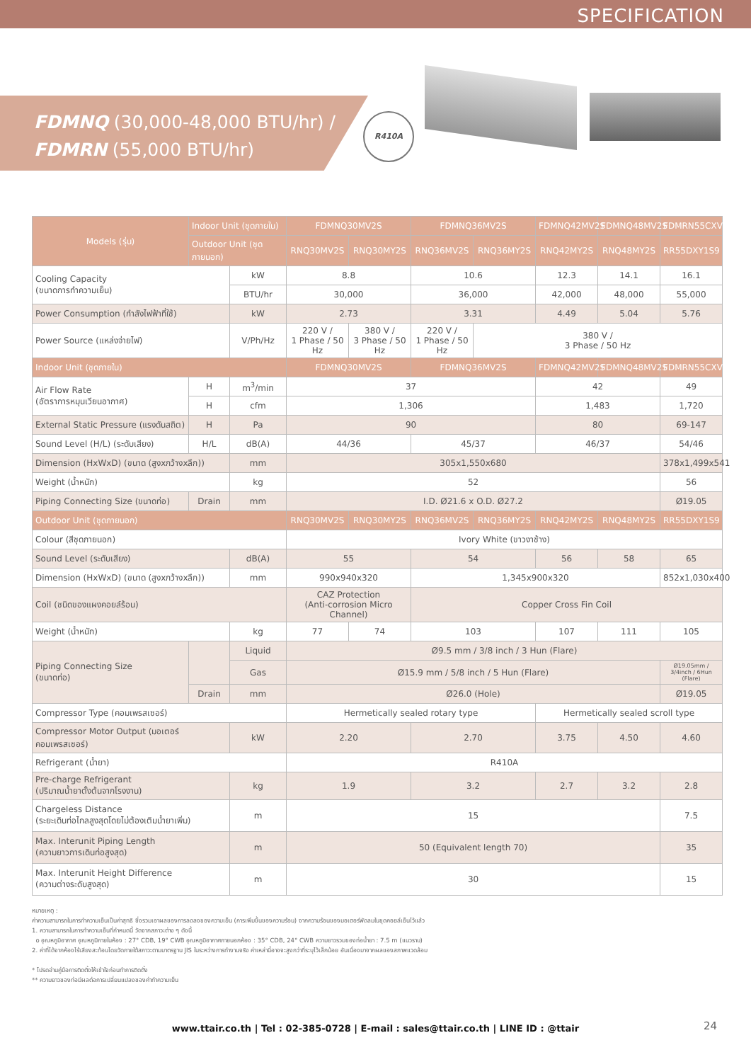SPECIFICATION
FDMNQ (30,000-48,000 BTU/hr) /
FDMRN (55,000 BTU/hr)
R410A
| Models (รุ่น) | Indoor Unit (ชุดภายใน) | | FDMNQ30MV2S | | FDMNQ36MV2S | | FDMNQ42MV2S | FDMNQ48MV2S | FDMRN55CXV1S9 |
| --- | --- | --- | --- | --- | --- | --- | --- | --- | --- |
| | Outdoor Unit (ชุดภายนอก) | | RNQ30MV2S | RNQ30MY2S | RNQ36MV2S | RNQ36MY2S | RNQ42MY2S | RNQ48MY2S | RR55DXY1S9 |
| Cooling Capacity (ขนาดการทำความเย็น) | | kW | 8.8 | | 10.6 | | 12.3 | 14.1 | 16.1 |
| | | BTU/hr | 30,000 | | 36,000 | | 42,000 | 48,000 | 55,000 |
| Power Consumption (กำลังไฟฟ้าที่ใช้) | | kW | 2.73 | | 3.31 | | 4.49 | 5.04 | 5.76 |
| Power Source (แหล่งจ่ายไฟ) | | V/Ph/Hz | 220 V / 1 Phase / 50 Hz | 380 V / 3 Phase / 50 Hz | 220 V / 1 Phase / 50 Hz | 380 V / 3 Phase / 50 Hz | | | |
| Indoor Unit (ชุดภายใน) | | | FDMNQ30MV2S | | FDMNQ36MV2S | | FDMNQ42MV2S | FDMNQ48MV2S | FDMRN55CXV1S9 |
| Air Flow Rate (อัตราการหมุนเวียนอากาศ) | H | m<sup>3</sup>/min | 37 | | | | 42 | | 49 |
| | H | cfm | 1,306 | | | | 1,483 | | 1,720 |
| External Static Pressure (แรงดันสถิต) | H | Pa | 90 | | | | 80 | | 69-147 |
| Sound Level (H/L) (ระดับเสียง) | H/L | dB(A) | 44/36 | | 45/37 | | 46/37 | | 54/46 |
| Dimension (HxWxD) (ขนาด (สูงxกว้างxลึก)) | | mm | 305x1,550x680 | | | | | | 378x1,499x541 |
| Weight (น้ำหนัก) | | kg | 52 | | | | | | 56 |
| Piping Connecting Size (ขนาดท่อ) | Drain | mm | I.D. Ø21.6 x O.D. Ø27.2 | | | | | | Ø19.05 |
| Outdoor Unit (ชุดภายนอก) | | | RNQ30MV2S | RNQ30MY2S | RNQ36MV2S | RNQ36MY2S | RNQ42MY2S | RNQ48MY2S | RR55DXY1S9 |
| Colour (สีชุดภายนอก) | | | Ivory White (ขาวงาช้าง) | | | | | | |
| Sound Level (ระดับเสียง) | | dB(A) | 55 | | 54 | | 56 | 58 | 65 |
| Dimension (HxWxD) (ขนาด (สูงxกว้างxลึก)) | | mm | 990x940x320 | | 1,345x900x320 | | | | 852x1,030x400 |
| Coil (ชนิดของแผงคอยล์ร้อน) | | | CAZ Protection (Anti-corrosion Micro Channel) | | Copper Cross Fin Coil | | | | |
| Weight (น้ำหนัก) | | kg | 77 | 74 | 103 | | 107 | 111 | 105 |
| Piping Connecting Size (ขนาดท่อ) | | Liquid | Ø9.5 mm / 3/8 inch / 3 Hun (Flare) | | | | | | |
| | | Gas | Ø15.9 mm / 5/8 inch / 5 Hun (Flare) | | | | | | Ø19.05mm / 3/4inch / 6Hun (Flare) |
| | Drain | mm | Ø26.0 (Hole) | | | | | | Ø19.05 |
| Compressor Type (คอมเพรสเซอร์) | | | Hermetically sealed rotary type | | | | Hermetically sealed scroll type | | |
| Compressor Motor Output (มอเตอร์คอมเพรสเซอร์) | | kW | 2.20 | | 2.70 | | 3.75 | 4.50 | 4.60 |
| Refrigerant (น้ำยา) | | | R410A | | | | | | |
| Pre-charge Refrigerant (ปริมาณน้ำยาตั้งต้นจากโรงงาน) | | kg | 1.9 | | 3.2 | | 2.7 | 3.2 | 2.8 |
| Chargeless Distance (ระยะเดินท่อไกลสูงสุดโดยไม่ต้องเติมน้ำยาเพิ่ม) | | m | 15 | | | | | | 7.5 |
| Max. Interunit Piping Length (ความยาวการเดินท่อสูงสุด) | | m | 50 (Equivalent length 70) | | | | | | 35 |
| Max. Interunit Height Difference (ความต่างระดับสูงสุด) | | m | 30 | | | | | | 15 |
หมายเหตุ :
ค่าความสามารถในการทำความเย็นเป็นค่าสุทธิ ซึ่งรวมเอาผลของการลดลงของความเย็น (การเพิ่มขึ้นของความร้อน) จากความร้อนของมอเตอร์พัดลมในชุดคอยล์เย็นไว้แล้ว
1. ความสามารถในการทำความเย็นที่กำหนดนี้ วัดจากสภาวะต่าง ๆ ดังนี้
o อุณหภูมิอากาศ อุณหภูมิภายในห้อง : 27° CDB, 19° CWB อุณหภูมิอากาศภายนอกห้อง : 35° CDB, 24° CWB ความยาวรวมของท่อน้ำยา : 7.5 m (แนวราบ)
2. ค่าที่ได้จากห้องไร้เสียงสะท้อนโดยวัดภายใต้สภาวะตามมาตรฐาน JIS ในระหว่างการทำงานจริง ค่าเหล่านี้อาจจะสูงกว่าที่ระบุไว้เล็กน้อย อันเนื่องมาจากผลของสภาพแวดล้อม
* โปรดอ่านคู่มือการติดตั้งให้เข้าใจก่อนทำการติดตั้ง
** ความยาวของท่อมีผลต่อการเปลี่ยนแปลงของค่าทำความเย็น
www.ttair.co.th | Tel : 02-385-0728 | E-mail : sales@ttair.co.th | LINE ID : @ttair 24